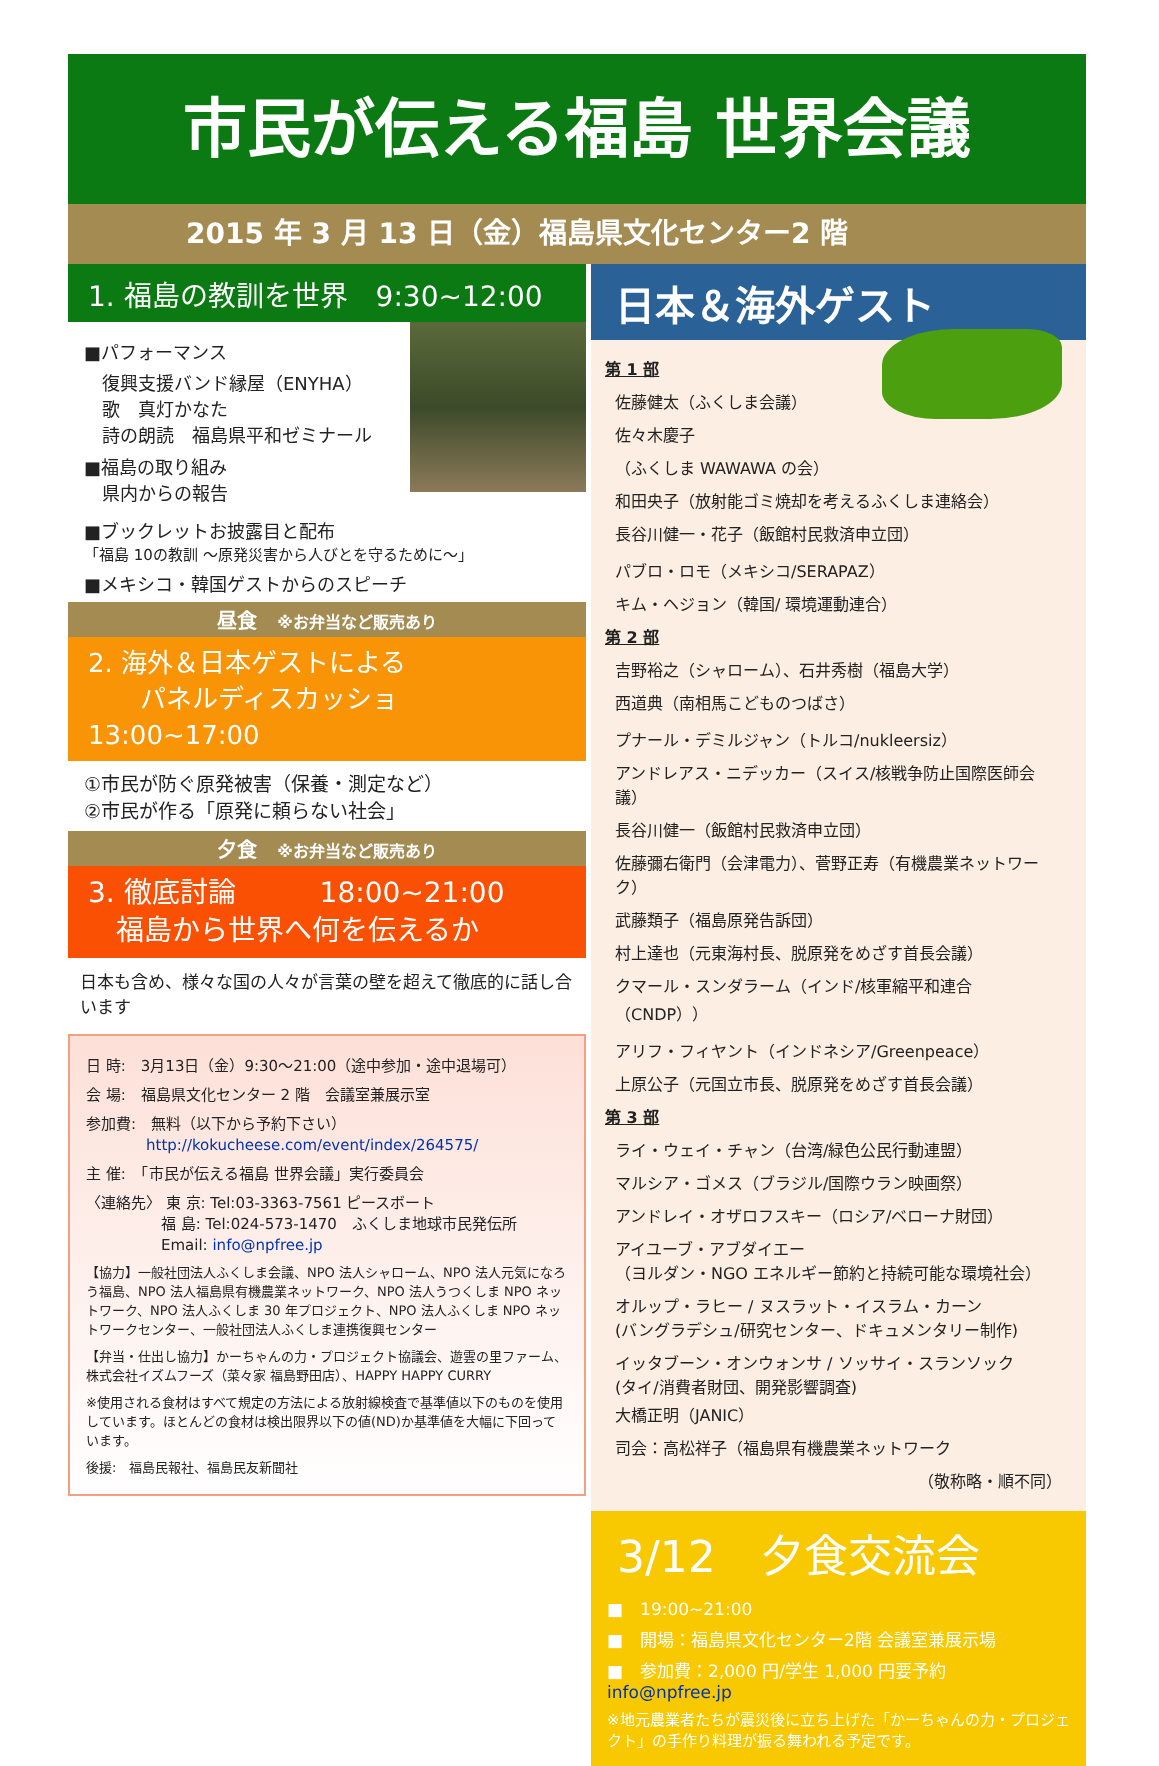市民が伝える福島 世界会議
2015 年 3 月 13 日（金）福島県文化センター2 階
1. 福島の教訓を世界　9:30~12:00
■パフォーマンス
　復興支援バンド縁屋（ENYHA）
　歌　真灯かなた
　詩の朗読　福島県平和ゼミナール
■福島の取り組み
　県内からの報告
■ブックレットお披露目と配布
「福島 10の教訓 ～原発災害から人びとを守るために～」
■メキシコ・韓国ゲストからのスピーチ
昼食　※お弁当など販売あり
2. 海外＆日本ゲストによる
　　パネルディスカッショ　13:00~17:00
①市民が防ぐ原発被害（保養・測定など）
②市民が作る「原発に頼らない社会」
夕食　※お弁当など販売あり
3. 徹底討論　　　18:00~21:00
　福島から世界へ何を伝えるか
日本も含め、様々な国の人々が言葉の壁を超えて徹底的に話し合います
日 時:　3月13日（金）9:30～21:00（途中参加・途中退場可）
会 場:　福島県文化センター 2 階　会議室兼展示室
参加費:　無料（以下から予約下さい）
　　　　http://kokucheese.com/event/index/264575/
主 催:　「市民が伝える福島 世界会議」実行委員会
〈連絡先〉 東 京: Tel:03-3363-7561 ピースボート
　　　　　福 島: Tel:024-573-1470　ふくしま地球市民発伝所
　　　　　Email: info@npfree.jp
【協力】一般社団法人ふくしま会議、NPO 法人シャローム、NPO 法人元気になろう福島、NPO 法人福島県有機農業ネットワーク、NPO 法人うつくしま NPO ネットワーク、NPO 法人ふくしま 30 年プロジェクト、NPO 法人ふくしま NPO ネットワークセンター、一般社団法人ふくしま連携復興センター
【弁当・仕出し協力】かーちゃんの力・プロジェクト協議会、遊雲の里ファーム、株式会社イズムフーズ（菜々家 福島野田店）、HAPPY HAPPY CURRY
※使用される食材はすべて規定の方法による放射線検査で基準値以下のものを使用しています。ほとんどの食材は検出限界以下の値(ND)か基準値を大幅に下回っています。
後援:　福島民報社、福島民友新聞社
日本＆海外ゲスト
第 1 部
佐藤健太（ふくしま会議）
佐々木慶子
（ふくしま WAWAWA の会）
和田央子（放射能ゴミ焼却を考えるふくしま連絡会）
長谷川健一・花子（飯館村民救済申立団）
パブロ・ロモ（メキシコ/SERAPAZ）
キム・ヘジョン（韓国/ 環境運動連合）
第 2 部
吉野裕之（シャローム）、石井秀樹（福島大学）
西道典（南相馬こどものつばさ）
プナール・デミルジャン（トルコ/nukleersiz）
アンドレアス・ニデッカー（スイス/核戦争防止国際医師会議）
長谷川健一（飯館村民救済申立団）
佐藤彌右衛門（会津電力）、菅野正寿（有機農業ネットワーク）
武藤類子（福島原発告訴団）
村上達也（元東海村長、脱原発をめざす首長会議）
クマール・スンダラーム（インド/核軍縮平和連合（CNDP））
アリフ・フィヤント（インドネシア/Greenpeace）
上原公子（元国立市長、脱原発をめざす首長会議）
第 3 部
ライ・ウェイ・チャン（台湾/緑色公民行動連盟）
マルシア・ゴメス（ブラジル/国際ウラン映画祭）
アンドレイ・オザロフスキー（ロシア/ベローナ財団）
アイユーブ・アブダイエー
（ヨルダン・NGO エネルギー節約と持続可能な環境社会）
オルップ・ラヒー / ヌスラット・イスラム・カーン
(バングラデシュ/研究センター、ドキュメンタリー制作)
イッタブーン・オンウォンサ / ソッサイ・スランソック
(タイ/消費者財団、開発影響調査)
大橋正明（JANIC）
司会：高松祥子（福島県有機農業ネットワーク
（敬称略・順不同）
3/12　夕食交流会
■　19:00~21:00
■　開場：福島県文化センター2階 会議室兼展示場
■　参加費：2,000 円/学生 1,000 円要予約 info@npfree.jp
※地元農業者たちが震災後に立ち上げた「かーちゃんの力・プロジェクト」の手作り料理が振る舞われる予定です。